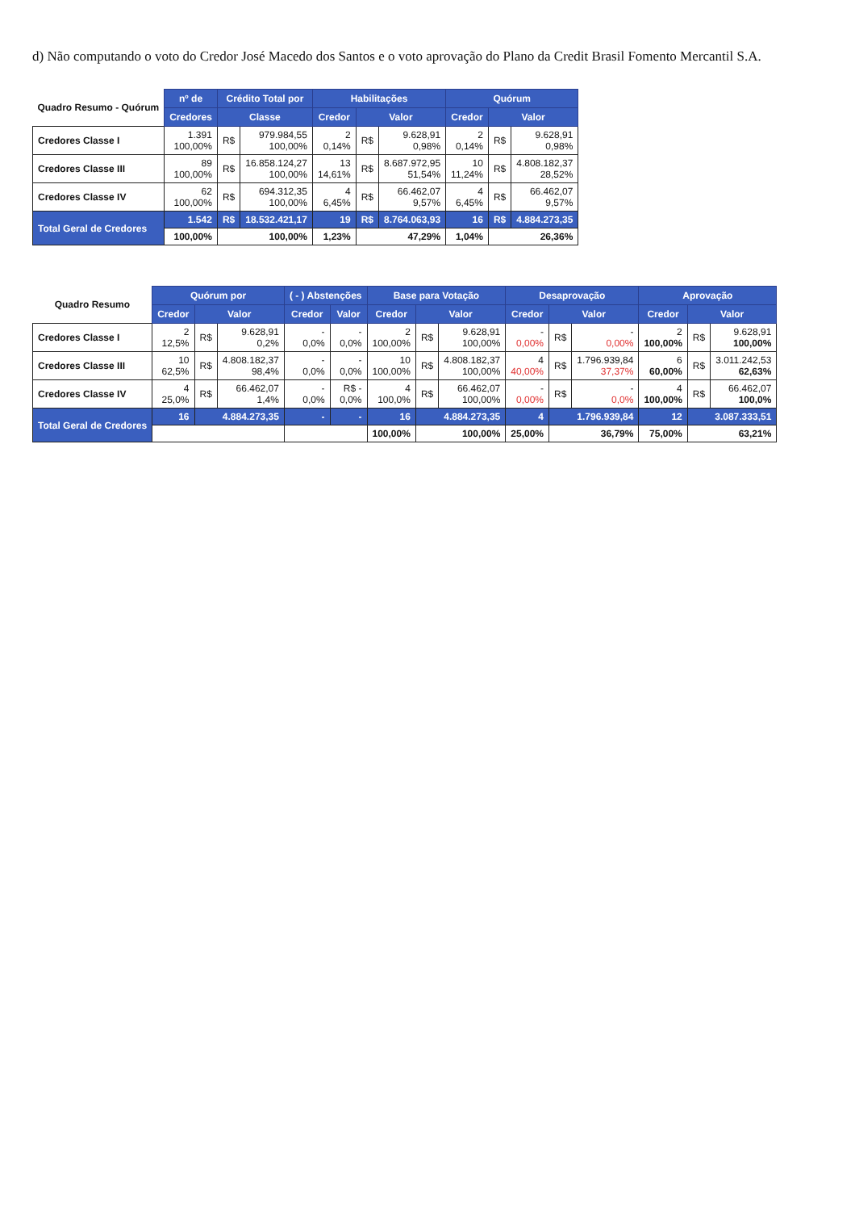d) Não computando o voto do Credor José Macedo dos Santos e o voto aprovação do Plano da Credit Brasil Fomento Mercantil S.A.
| Quadro Resumo - Quórum | nº de | Crédito Total por | | Habilitações | | | Quórum | | |
| --- | --- | --- | --- | --- | --- | --- | --- | --- | --- |
| | Credores | Classe | | Credor | Valor | | Credor | Valor | |
| Credores Classe I | 1.391 100,00% | R$ | 979.984,55 100,00% | 2 0,14% | R$ | 9.628,91 0,98% | 2 0,14% | R$ | 9.628,91 0,98% |
| Credores Classe III | 89 100,00% | R$ | 16.858.124,27 100,00% | 13 14,61% | R$ | 8.687.972,95 51,54% | 10 11,24% | R$ | 4.808.182,37 28,52% |
| Credores Classe IV | 62 100,00% | R$ | 694.312,35 100,00% | 4 6,45% | R$ | 66.462,07 9,57% | 4 6,45% | R$ | 66.462,07 9,57% |
| Total Geral de Credores | 1.542 | R$ | 18.532.421,17 | 19 | R$ | 8.764.063,93 | 16 | R$ | 4.884.273,35 |
| | 100,00% | 100,00% | | 1,23% | 47,29% | | 1,04% | 26,36% | |
| Quadro Resumo | Quórum por | | | ( - ) Abstenções | | Base para Votação | | | Desaprovação | | | Aprovação | | |
| --- | --- | --- | --- | --- | --- | --- | --- | --- | --- | --- | --- | --- | --- | --- |
| | Credor | Valor | | Credor | Valor | Credor | Valor | | Credor | Valor | | Credor | Valor | |
| Credores Classe I | 2 12,5% | R$ | 9.628,91 0,2% | - 0,0% | - 0,0% | 2 100,00% | R$ | 9.628,91 100,00% | - 0,00% | R$ | - 0,00% | 2 100,00% | R$ | 9.628,91 100,00% |
| Credores Classe III | 10 62,5% | R$ | 4.808.182,37 98,4% | - 0,0% | - 0,0% | 10 100,00% | R$ | 4.808.182,37 100,00% | 4 40,00% | R$ | 1.796.939,84 37,37% | 6 60,00% | R$ | 3.011.242,53 62,63% |
| Credores Classe IV | 4 25,0% | R$ | 66.462,07 1,4% | - 0,0% | R$ - 0,0% | 4 100,0% | R$ | 66.462,07 100,00% | - 0,00% | R$ | - 0,0% | 4 100,00% | R$ | 66.462,07 100,0% |
| Total Geral de Credores | 16 | 4.884.273,35 | | - | - | 16 | 4.884.273,35 | | 4 | 1.796.939,84 | | 12 | 3.087.333,51 | |
| | | | | | | 100,00% | 100,00% | | 25,00% | 36,79% | | 75,00% | 63,21% | |